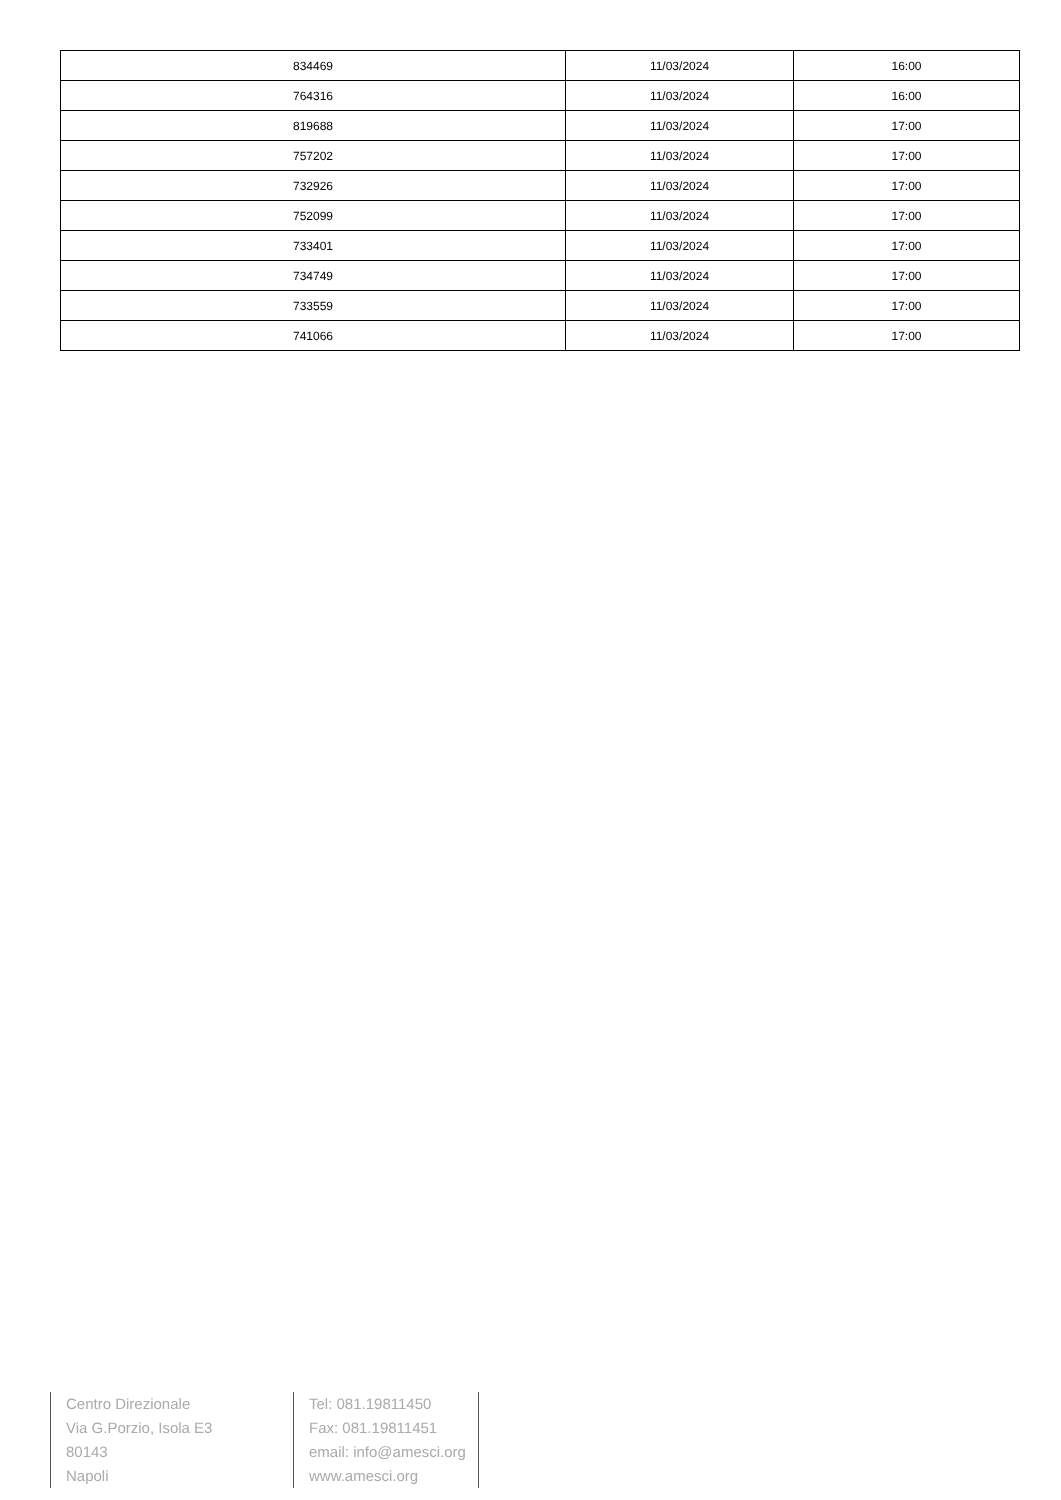| 834469 | 11/03/2024 | 16:00 |
| 764316 | 11/03/2024 | 16:00 |
| 819688 | 11/03/2024 | 17:00 |
| 757202 | 11/03/2024 | 17:00 |
| 732926 | 11/03/2024 | 17:00 |
| 752099 | 11/03/2024 | 17:00 |
| 733401 | 11/03/2024 | 17:00 |
| 734749 | 11/03/2024 | 17:00 |
| 733559 | 11/03/2024 | 17:00 |
| 741066 | 11/03/2024 | 17:00 |
Centro Direzionale
Via G.Porzio, Isola E3
80143
Napoli
Tel: 081.19811450
Fax: 081.19811451
email: info@amesci.org
www.amesci.org